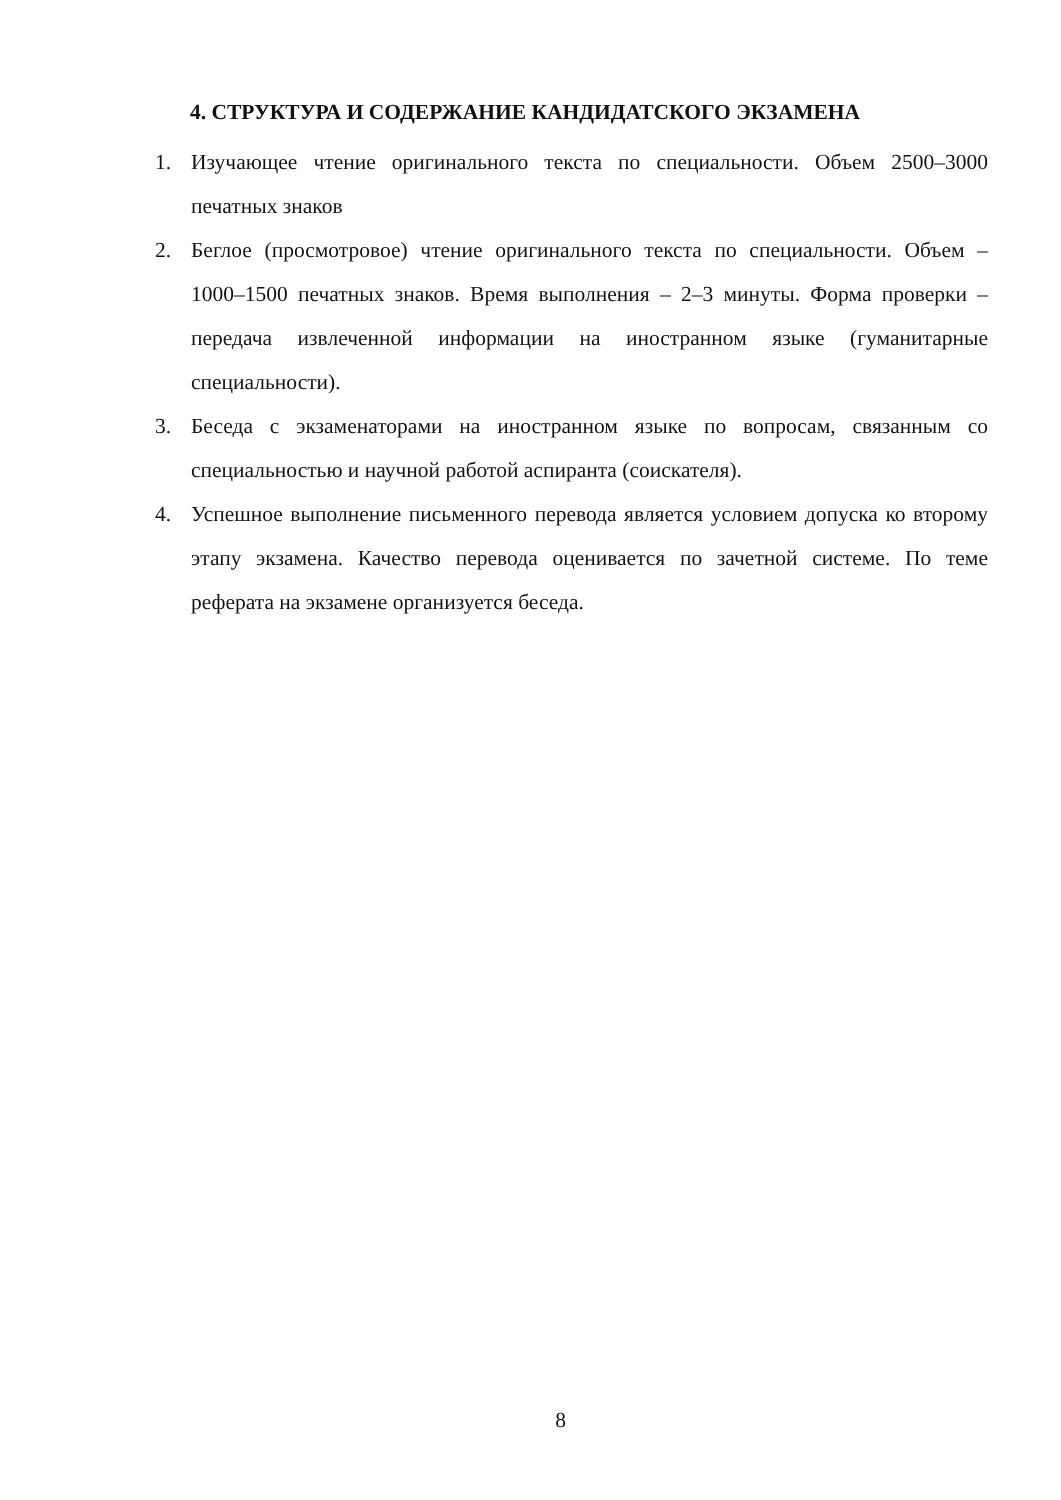4. СТРУКТУРА И СОДЕРЖАНИЕ КАНДИДАТСКОГО ЭКЗАМЕНА
1. Изучающее чтение оригинального текста по специальности. Объем 2500–3000 печатных знаков
2. Беглое (просмотровое) чтение оригинального текста по специальности. Объем – 1000–1500 печатных знаков. Время выполнения – 2–3 минуты. Форма проверки – передача извлеченной информации на иностранном языке (гуманитарные специальности).
3. Беседа с экзаменаторами на иностранном языке по вопросам, связанным со специальностью и научной работой аспиранта (соискателя).
4. Успешное выполнение письменного перевода является условием допуска ко второму этапу экзамена. Качество перевода оценивается по зачетной системе. По теме реферата на экзамене организуется беседа.
8